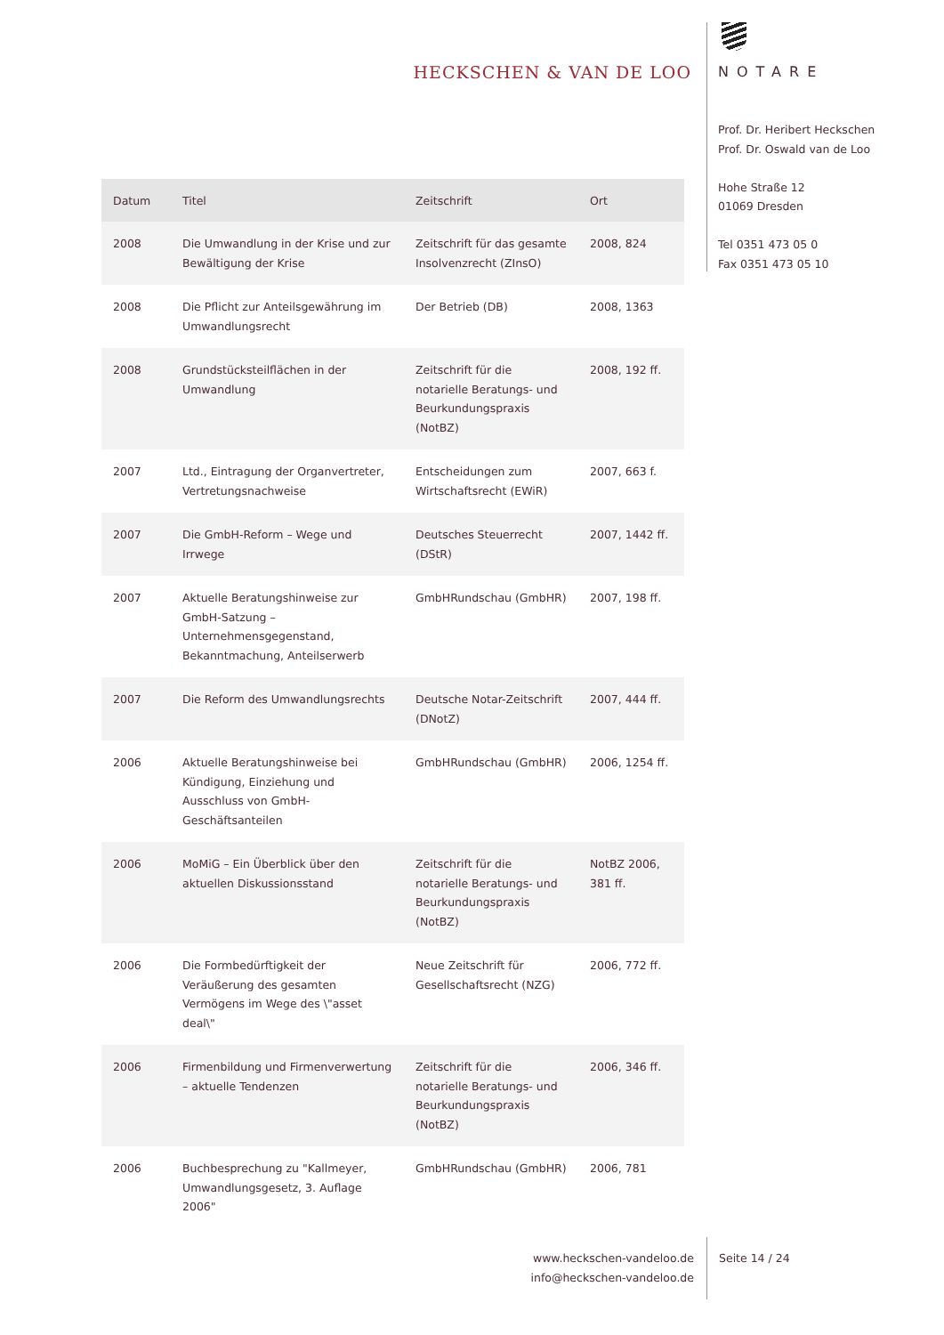HECKSCHEN & VAN DE LOO
NOTARE
Prof. Dr. Heribert Heckschen
Prof. Dr. Oswald van de Loo
Hohe Straße 12
01069 Dresden
Tel 0351 473 05 0
Fax 0351 473 05 10
| Datum | Titel | Zeitschrift | Ort |
| --- | --- | --- | --- |
| 2008 | Die Umwandlung in der Krise und zur Bewältigung der Krise | Zeitschrift für das gesamte Insolvenzrecht (ZInsO) | 2008, 824 |
| 2008 | Die Pflicht zur Anteilsgewährung im Umwandlungsrecht | Der Betrieb (DB) | 2008, 1363 |
| 2008 | Grundstücksteilflächen in der Umwandlung | Zeitschrift für die notarielle Beratungs- und Beurkundungspraxis (NotBZ) | 2008, 192 ff. |
| 2007 | Ltd., Eintragung der Organvertreter, Vertretungsnachweise | Entscheidungen zum Wirtschaftsrecht (EWiR) | 2007, 663 f. |
| 2007 | Die GmbH-Reform – Wege und Irrwege | Deutsches Steuerrecht (DStR) | 2007, 1442 ff. |
| 2007 | Aktuelle Beratungshinweise zur GmbH-Satzung – Unternehmensgegenstand, Bekanntmachung, Anteilserwerb | GmbHRundschau (GmbHR) | 2007, 198 ff. |
| 2007 | Die Reform des Umwandlungsrechts | Deutsche Notar-Zeitschrift (DNotZ) | 2007, 444 ff. |
| 2006 | Aktuelle Beratungshinweise bei Kündigung, Einziehung und Ausschluss von GmbH-Geschäftsanteilen | GmbHRundschau (GmbHR) | 2006, 1254 ff. |
| 2006 | MoMiG – Ein Überblick über den aktuellen Diskussionsstand | Zeitschrift für die notarielle Beratungs- und Beurkundungspraxis (NotBZ) | NotBZ 2006, 381 ff. |
| 2006 | Die Formbedürftigkeit der Veräußerung des gesamten Vermögens im Wege des \"asset deal\" | Neue Zeitschrift für Gesellschaftsrecht (NZG) | 2006, 772 ff. |
| 2006 | Firmenbildung und Firmenverwertung – aktuelle Tendenzen | Zeitschrift für die notarielle Beratungs- und Beurkundungspraxis (NotBZ) | 2006, 346 ff. |
| 2006 | Buchbesprechung zu "Kallmeyer, Umwandlungsgesetz, 3. Auflage 2006" | GmbHRundschau (GmbHR) | 2006, 781 |
www.heckschen-vandeloo.de
info@heckschen-vandeloo.de
Seite 14 / 24